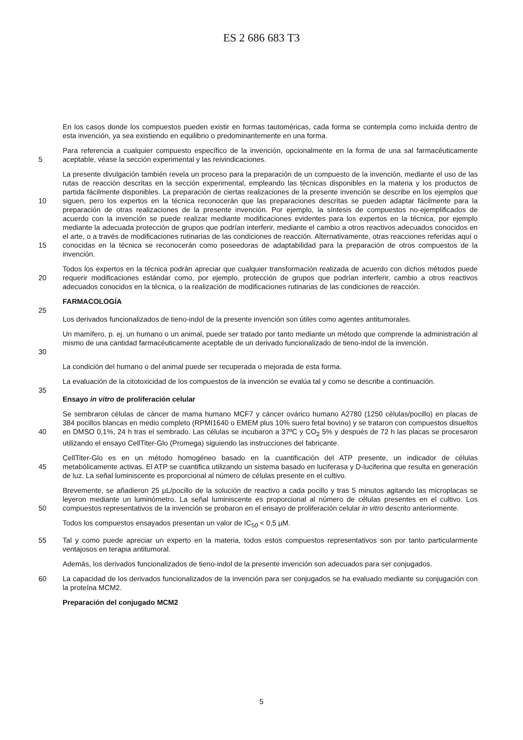ES 2 686 683 T3
En los casos donde los compuestos pueden existir en formas tautoméricas, cada forma se contempla como incluida dentro de esta invención, ya sea existiendo en equilibrio o predominantemente en una forma.
5 Para referencia a cualquier compuesto específico de la invención, opcionalmente en la forma de una sal farmacéuticamente aceptable, véase la sección experimental y las reivindicaciones.
10
15
La presente divulgación también revela un proceso para la preparación de un compuesto de la invención, mediante el uso de las rutas de reacción descritas en la sección experimental, empleando las técnicas disponibles en la materia y los productos de partida fácilmente disponibles. La preparación de ciertas realizaciones de la presente invención se describe en los ejemplos que siguen, pero los expertos en la técnica reconocerán que las preparaciones descritas se pueden adaptar fácilmente para la preparación de otras realizaciones de la presente invención. Por ejemplo, la síntesis de compuestos no-ejemplificados de acuerdo con la invención se puede realizar mediante modificaciones evidentes para los expertos en la técnica, por ejemplo mediante la adecuada protección de grupos que podrían interferir, mediante el cambio a otros reactivos adecuados conocidos en el arte, o a través de modificaciones rutinarias de las condiciones de reacción. Alternativamente, otras reacciones referidas aquí o conocidas en la técnica se reconocerán como poseedoras de adaptabilidad para la preparación de otros compuestos de la invención.
20 Todos los expertos en la técnica podrán apreciar que cualquier transformación realizada de acuerdo con dichos métodos puede requerir modificaciones estándar como, por ejemplo, protección de grupos que podrían interferir, cambio a otros reactivos adecuados conocidos en la técnica, o la realización de modificaciones rutinarias de las condiciones de reacción.
FARMACOLOGÍA
25
Los derivados funcionalizados de tieno-indol de la presente invención son útiles como agentes antitumorales.
30 Un mamífero, p. ej. un humano o un animal, puede ser tratado por tanto mediante un método que comprende la administración al mismo de una cantidad farmacéuticamente aceptable de un derivado funcionalizado de tieno-indol de la invención.
La condición del humano o del animal puede ser recuperada o mejorada de esta forma.
La evaluación de la citotoxicidad de los compuestos de la invención se evalúa tal y como se describe a continuación.
35
Ensayo in vitro de proliferación celular
40 Se sembraron células de cáncer de mama humano MCF7 y cáncer ovárico humano A2780 (1250 células/pocillo) en placas de 384 pocillos blancas en medio completo (RPMI1640 o EMEM plus 10% suero fetal bovino) y se trataron con compuestos disueltos en DMSO 0,1%, 24 h tras el sembrado. Las células se incubaron a 37ºC y CO<sub>2</sub> 5% y después de 72 h las placas se procesaron utilizando el ensayo CellTiter-Glo (Promega) siguiendo las instrucciones del fabricante.
45 CellTiter-Glo es en un método homogéneo basado en la cuantificación del ATP presente, un indicador de células metabólicamente activas. El ATP se cuantifica utilizando un sistema basado en luciferasa y D-luciferina que resulta en generación de luz. La señal luminiscente es proporcional al número de células presente en el cultivo.
50 Brevemente, se añadieron 25 µL/pocillo de la solución de reactivo a cada pocillo y tras 5 minutos agitando las microplacas se leyeron mediante un luminómetro. La señal luminiscente es proporcional al número de células presentes en el cultivo. Los compuestos representativos de la invención se probaron en el ensayo de proliferación celular in vitro descrito anteriormente.
Todos los compuestos ensayados presentan un valor de IC<sub>50</sub> < 0,5 µM.
55 Tal y como puede apreciar un experto en la materia, todos estos compuestos representativos son por tanto particularmente ventajosos en terapia antitumoral.
Además, los derivados funcionalizados de tieno-indol de la presente invención son adecuados para ser conjugados.
60 La capacidad de los derivados funcionalizados de la invención para ser conjugados se ha evaluado mediante su conjugación con la proteína MCM2.
Preparación del conjugado MCM2
5